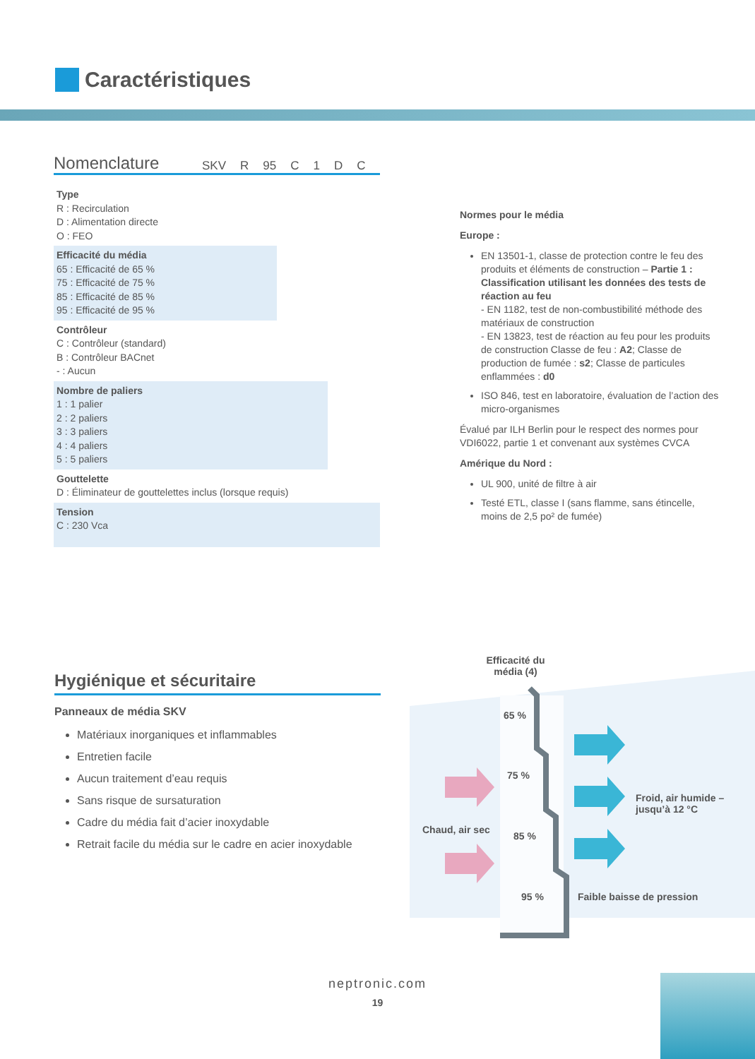Caractéristiques
Nomenclature
SKV R 95 C 1 DC
Type
R : Recirculation
D : Alimentation directe
O : FEO
Efficacité du média
65 : Efficacité de 65 %
75 : Efficacité de 75 %
85 : Efficacité de 85 %
95 : Efficacité de 95 %
Contrôleur
C : Contrôleur (standard)
B : Contrôleur BACnet
- : Aucun
Nombre de paliers
1 : 1 palier
2 : 2 paliers
3 : 3 paliers
4 : 4 paliers
5 : 5 paliers
Gouttelette
D : Éliminateur de gouttelettes inclus (lorsque requis)
Tension
C : 230 Vca
Normes pour le média
Europe :
EN 13501-1, classe de protection contre le feu des produits et éléments de construction – Partie 1 : Classification utilisant les données des tests de réaction au feu
- EN 1182, test de non-combustibilité méthode des matériaux de construction
- EN 13823, test de réaction au feu pour les produits de construction Classe de feu : A2; Classe de production de fumée : s2; Classe de particules enflammées : d0
ISO 846, test en laboratoire, évaluation de l’action des micro-organismes
Évalué par ILH Berlin pour le respect des normes pour VDI6022, partie 1 et convenant aux systèmes CVCA
Amérique du Nord :
UL 900, unité de filtre à air
Testé ETL, classe I (sans flamme, sans étincelle, moins de 2,5 po² de fumée)
Hygiénique et sécuritaire
Panneaux de média SKV
Matériaux inorganiques et inflammables
Entretien facile
Aucun traitement d’eau requis
Sans risque de sursaturation
Cadre du média fait d’acier inoxydable
Retrait facile du média sur le cadre en acier inoxydable
Efficacité du média (4)
65 %
75 %
85 %
95 %
Chaud, air sec
Froid, air humide – jusqu’à 12 °C
Faible baisse de pression
neptronic.com
19